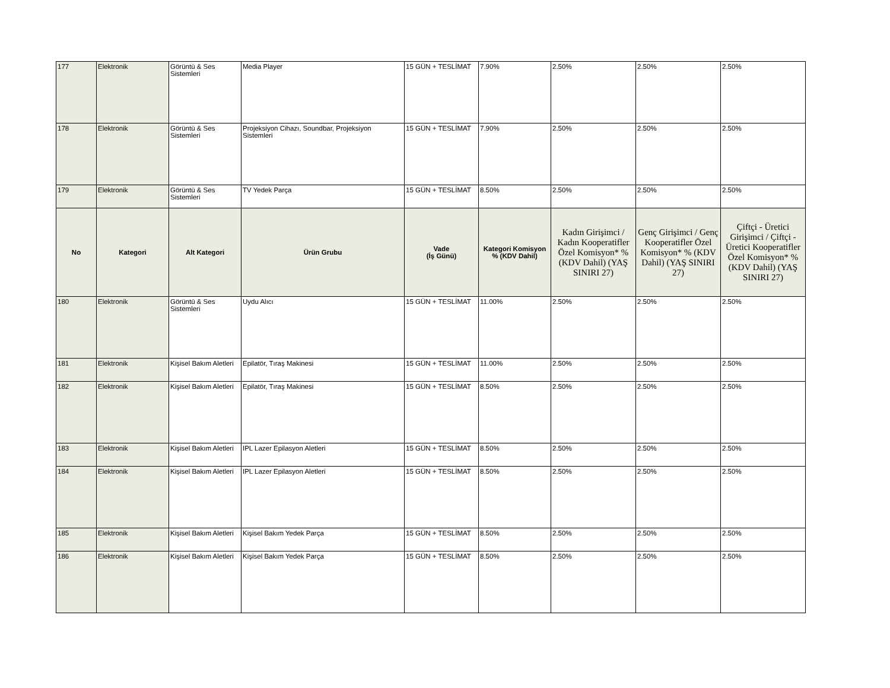| 177 | Elektronik | Görüntü & Ses Sistemleri | Media Player | 15 GÜN + TESLİMAT | 7.90% | 2.50% | 2.50% | 2.50% |
| 178 | Elektronik | Görüntü & Ses Sistemleri | Projeksiyon Cihazı, Soundbar, Projeksiyon Sistemleri | 15 GÜN + TESLİMAT | 7.90% | 2.50% | 2.50% | 2.50% |
| 179 | Elektronik | Görüntü & Ses Sistemleri | TV Yedek Parça | 15 GÜN + TESLİMAT | 8.50% | 2.50% | 2.50% | 2.50% |
| No | Kategori | Alt Kategori | Ürün Grubu | Vade (İş Günü) | Kategori Komisyon % (KDV Dahil) | Kadın Girişimci / Kadın Kooperatifler Özel Komisyon* % (KDV Dahil) (YAŞ SINIRI 27) | Genç Girişimci / Genç Kooperatifler Özel Komisyon* % (KDV Dahil) (YAŞ SINIRI 27) | Çiftçi - Üretici Girişimci / Çiftçi - Üretici Kooperatifler Özel Komisyon* % (KDV Dahil) (YAŞ SINIRI 27) |
| 180 | Elektronik | Görüntü & Ses Sistemleri | Uydu Alıcı | 15 GÜN + TESLİMAT | 11.00% | 2.50% | 2.50% | 2.50% |
| 181 | Elektronik | Kişisel Bakım Aletleri | Epilatör, Tıraş Makinesi | 15 GÜN + TESLİMAT | 11.00% | 2.50% | 2.50% | 2.50% |
| 182 | Elektronik | Kişisel Bakım Aletleri | Epilatör, Tıraş Makinesi | 15 GÜN + TESLİMAT | 8.50% | 2.50% | 2.50% | 2.50% |
| 183 | Elektronik | Kişisel Bakım Aletleri | IPL Lazer Epilasyon Aletleri | 15 GÜN + TESLİMAT | 8.50% | 2.50% | 2.50% | 2.50% |
| 184 | Elektronik | Kişisel Bakım Aletleri | IPL Lazer Epilasyon Aletleri | 15 GÜN + TESLİMAT | 8.50% | 2.50% | 2.50% | 2.50% |
| 185 | Elektronik | Kişisel Bakım Aletleri | Kişisel Bakım Yedek Parça | 15 GÜN + TESLİMAT | 8.50% | 2.50% | 2.50% | 2.50% |
| 186 | Elektronik | Kişisel Bakım Aletleri | Kişisel Bakım Yedek Parça | 15 GÜN + TESLİMAT | 8.50% | 2.50% | 2.50% | 2.50% |